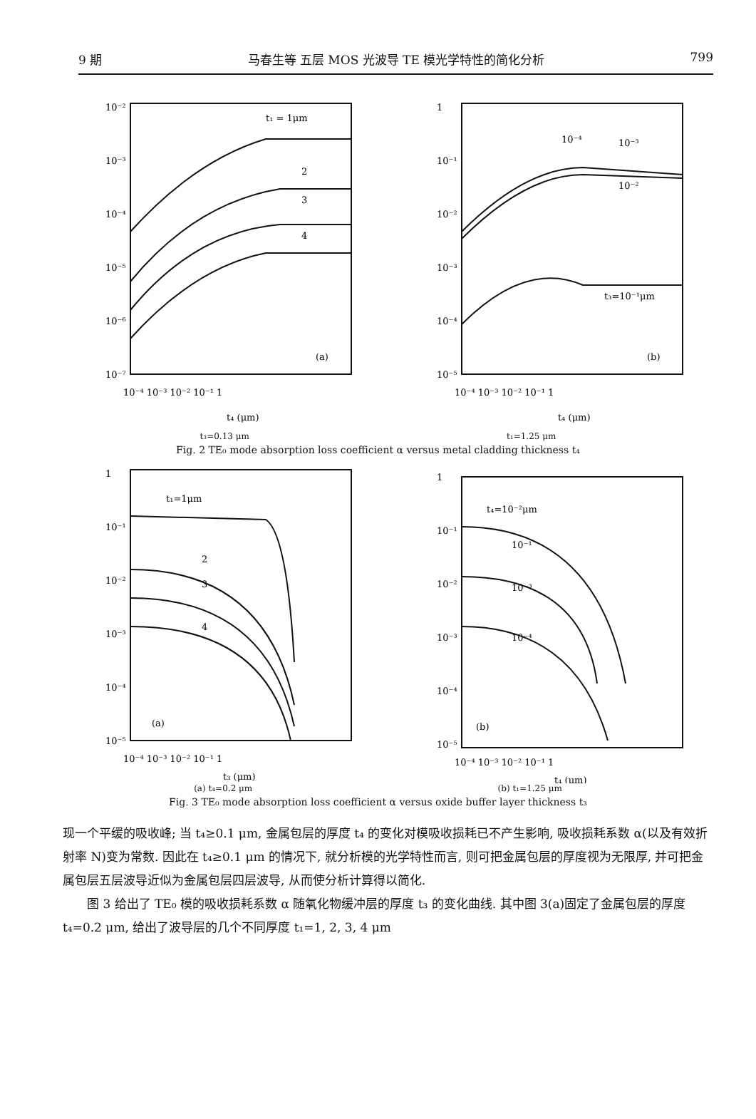9 期 马春生等 五层 MOS 光波导 TE 模光学特性的简化分析 799
10⁻²
10⁻³
10⁻⁴
10⁻⁵
10⁻⁶
10⁻⁷
10⁻⁴ 10⁻³ 10⁻² 10⁻¹ 1
t₄ (μm)
t₁ = 1μm
2
3
4
(a)
1
10⁻¹
10⁻²
10⁻³
10⁻⁴
10⁻⁵
10⁻⁴ 10⁻³ 10⁻² 10⁻¹ 1
t₄ (μm)
10⁻⁴
10⁻³
10⁻²
t₃=10⁻¹μm
(b)
t₃=0.13 μm t₁=1.25 μm
Fig. 2 TE₀ mode absorption loss coefficient α versus metal cladding thickness t₄
1
10⁻¹
10⁻²
10⁻³
10⁻⁴
10⁻⁵
10⁻⁴ 10⁻³ 10⁻² 10⁻¹ 1
t₃ (μm)
t₁=1μm
2
3
4
(a)
1
10⁻¹
10⁻²
10⁻³
10⁻⁴
10⁻⁵
10⁻⁴ 10⁻³ 10⁻² 10⁻¹ 1
t₄ (μm)
t₄=10⁻²μm
10⁻¹
10⁻³
10⁻⁴
(b)
(a) t₄=0.2 μm (b) t₁=1.25 μm
Fig. 3 TE₀ mode absorption loss coefficient α versus oxide buffer layer thickness t₃
现一个平缓的吸收峰; 当 t₄≥0.1 μm, 金属包层的厚度 t₄ 的变化对模吸收损耗已不产生影响, 吸收损耗系数 α(以及有效折射率 N)变为常数. 因此在 t₄≥0.1 μm 的情况下, 就分析模的光学特性而言, 则可把金属包层的厚度视为无限厚, 并可把金属包层五层波导近似为金属包层四层波导, 从而使分析计算得以简化.
  图 3 给出了 TE₀ 模的吸收损耗系数 α 随氧化物缓冲层的厚度 t₃ 的变化曲线. 其中图 3(a)固定了金属包层的厚度 t₄=0.2 μm, 给出了波导层的几个不同厚度 t₁=1, 2, 3, 4 μm